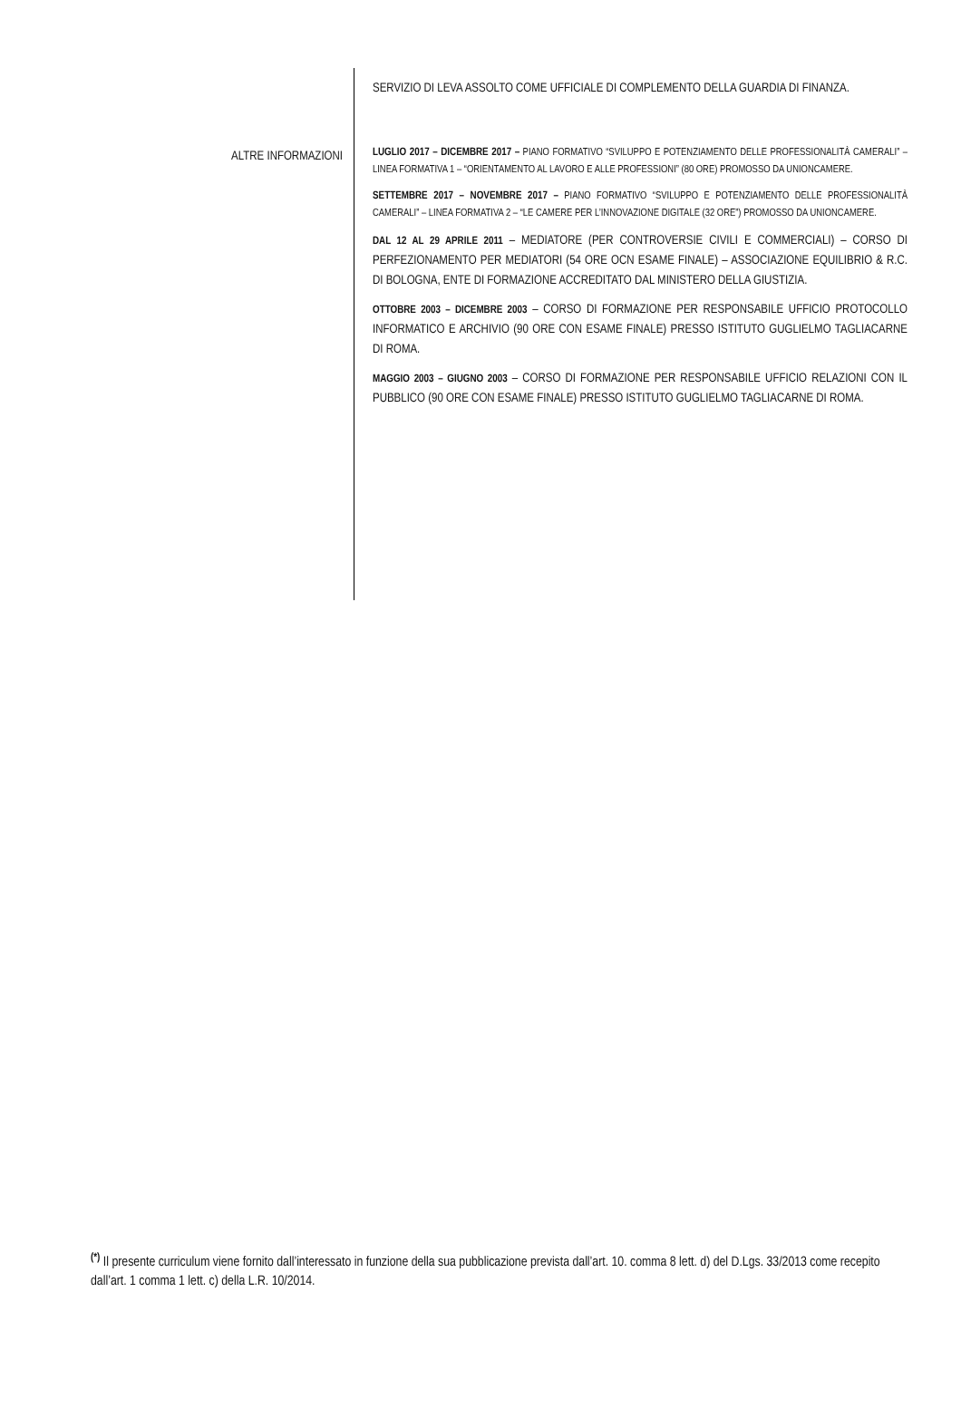ALTRE INFORMAZIONI
SERVIZIO DI LEVA ASSOLTO COME UFFICIALE DI COMPLEMENTO DELLA GUARDIA DI FINANZA.
LUGLIO 2017 – DICEMBRE 2017 – PIANO FORMATIVO “SVILUPPO E POTENZIAMENTO DELLE PROFESSIONALITÀ CAMERALI” – LINEA FORMATIVA 1 – “ORIENTAMENTO AL LAVORO E ALLE PROFESSIONI” (80 ORE) PROMOSSO DA UNIONCAMERE.
SETTEMBRE 2017 – NOVEMBRE 2017 – PIANO FORMATIVO “SVILUPPO E POTENZIAMENTO DELLE PROFESSIONALITÀ CAMERALI” – LINEA FORMATIVA 2 – “LE CAMERE PER L’INNOVAZIONE DIGITALE (32 ORE”) PROMOSSO DA UNIONCAMERE.
DAL 12 AL 29 APRILE 2011 – MEDIATORE (PER CONTROVERSIE CIVILI E COMMERCIALI) – CORSO DI PERFEZIONAMENTO PER MEDIATORI (54 ORE OCN ESAME FINALE) – ASSOCIAZIONE EQUILIBRIO & R.C. DI BOLOGNA, ENTE DI FORMAZIONE ACCREDITATO DAL MINISTERO DELLA GIUSTIZIA.
OTTOBRE 2003 – DICEMBRE 2003 – CORSO DI FORMAZIONE PER RESPONSABILE UFFICIO PROTOCOLLO INFORMATICO E ARCHIVIO (90 ORE CON ESAME FINALE) PRESSO ISTITUTO GUGLIELMO TAGLIACARNE DI ROMA.
MAGGIO 2003 – GIUGNO 2003 – CORSO DI FORMAZIONE PER RESPONSABILE UFFICIO RELAZIONI CON IL PUBBLICO (90 ORE CON ESAME FINALE) PRESSO ISTITUTO GUGLIELMO TAGLIACARNE DI ROMA.
<sup>(*)</sup> Il presente curriculum viene fornito dall’interessato in funzione della sua pubblicazione prevista dall’art. 10. comma 8 lett. d) del D.Lgs. 33/2013 come recepito dall’art. 1 comma 1 lett. c) della L.R. 10/2014.